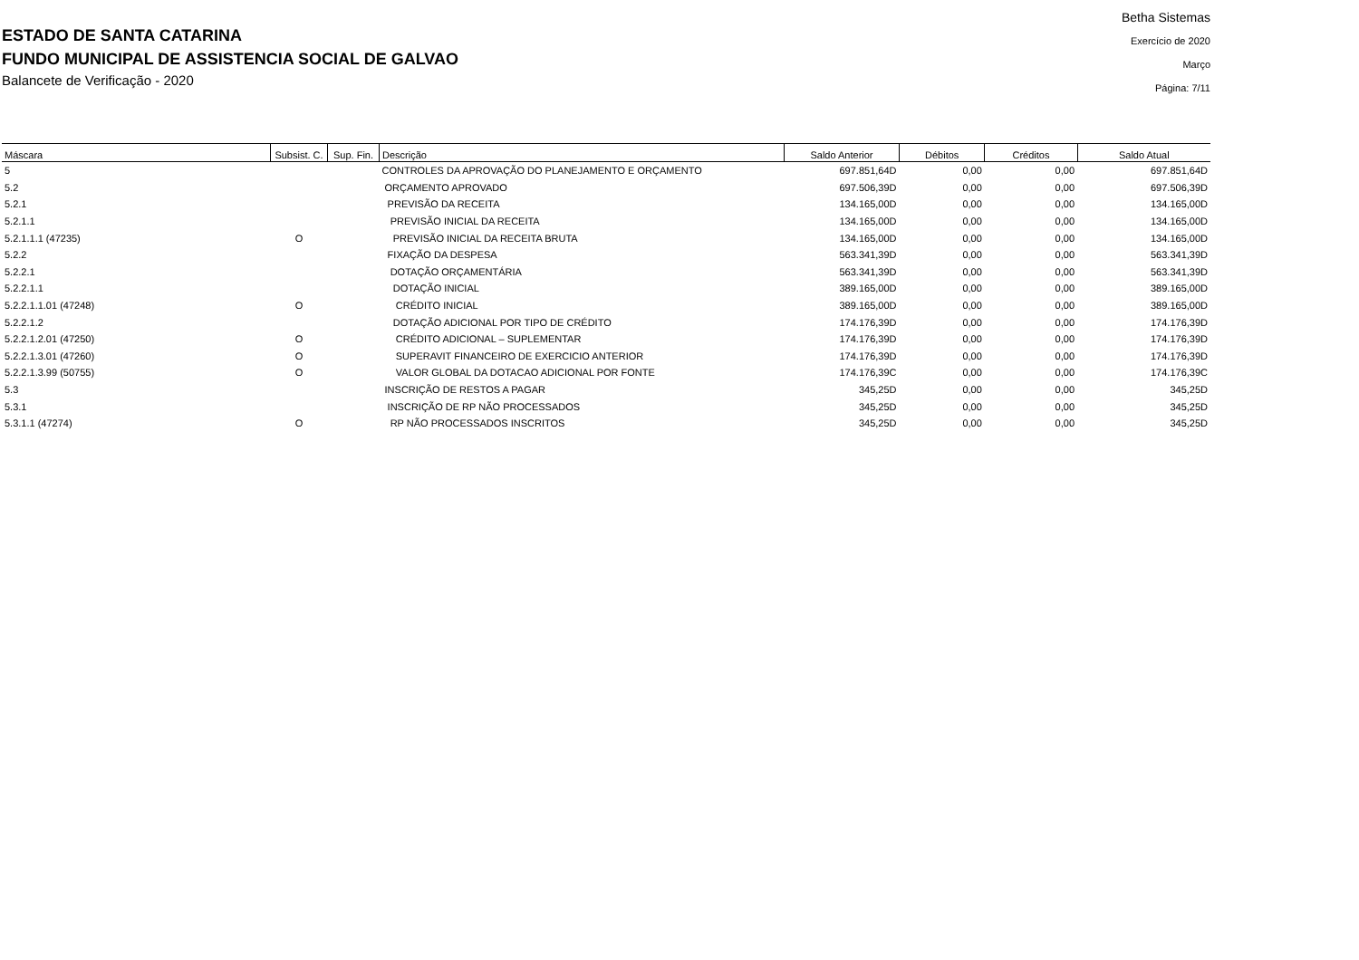ESTADO DE SANTA CATARINA
FUNDO MUNICIPAL DE ASSISTENCIA SOCIAL DE GALVAO
Balancete de Verificação - 2020
Betha Sistemas
Exercício de 2020
Março
Página: 7/11
| Máscara | Subsist. C. | Sup. Fin. | Descrição | Saldo Anterior | Débitos | Créditos | Saldo Atual |
| --- | --- | --- | --- | --- | --- | --- | --- |
| 5 | | | CONTROLES DA APROVAÇÃO DO PLANEJAMENTO E ORÇAMENTO | 697.851,64D | 0,00 | 0,00 | 697.851,64D |
| 5.2 | | | ORÇAMENTO APROVADO | 697.506,39D | 0,00 | 0,00 | 697.506,39D |
| 5.2.1 | | | PREVISÃO DA RECEITA | 134.165,00D | 0,00 | 0,00 | 134.165,00D |
| 5.2.1.1 | | | PREVISÃO INICIAL DA RECEITA | 134.165,00D | 0,00 | 0,00 | 134.165,00D |
| 5.2.1.1.1 (47235) | O | | PREVISÃO INICIAL DA RECEITA BRUTA | 134.165,00D | 0,00 | 0,00 | 134.165,00D |
| 5.2.2 | | | FIXAÇÃO DA DESPESA | 563.341,39D | 0,00 | 0,00 | 563.341,39D |
| 5.2.2.1 | | | DOTAÇÃO ORÇAMENTÁRIA | 563.341,39D | 0,00 | 0,00 | 563.341,39D |
| 5.2.2.1.1 | | | DOTAÇÃO INICIAL | 389.165,00D | 0,00 | 0,00 | 389.165,00D |
| 5.2.2.1.1.01 (47248) | O | | CRÉDITO INICIAL | 389.165,00D | 0,00 | 0,00 | 389.165,00D |
| 5.2.2.1.2 | | | DOTAÇÃO ADICIONAL POR TIPO DE CRÉDITO | 174.176,39D | 0,00 | 0,00 | 174.176,39D |
| 5.2.2.1.2.01 (47250) | O | | CRÉDITO ADICIONAL – SUPLEMENTAR | 174.176,39D | 0,00 | 0,00 | 174.176,39D |
| 5.2.2.1.3.01 (47260) | O | | SUPERAVIT FINANCEIRO DE EXERCICIO ANTERIOR | 174.176,39D | 0,00 | 0,00 | 174.176,39D |
| 5.2.2.1.3.99 (50755) | O | | VALOR GLOBAL DA DOTACAO ADICIONAL POR FONTE | 174.176,39C | 0,00 | 0,00 | 174.176,39C |
| 5.3 | | | INSCRIÇÃO DE RESTOS A PAGAR | 345,25D | 0,00 | 0,00 | 345,25D |
| 5.3.1 | | | INSCRIÇÃO DE RP NÃO PROCESSADOS | 345,25D | 0,00 | 0,00 | 345,25D |
| 5.3.1.1 (47274) | O | | RP NÃO PROCESSADOS INSCRITOS | 345,25D | 0,00 | 0,00 | 345,25D |